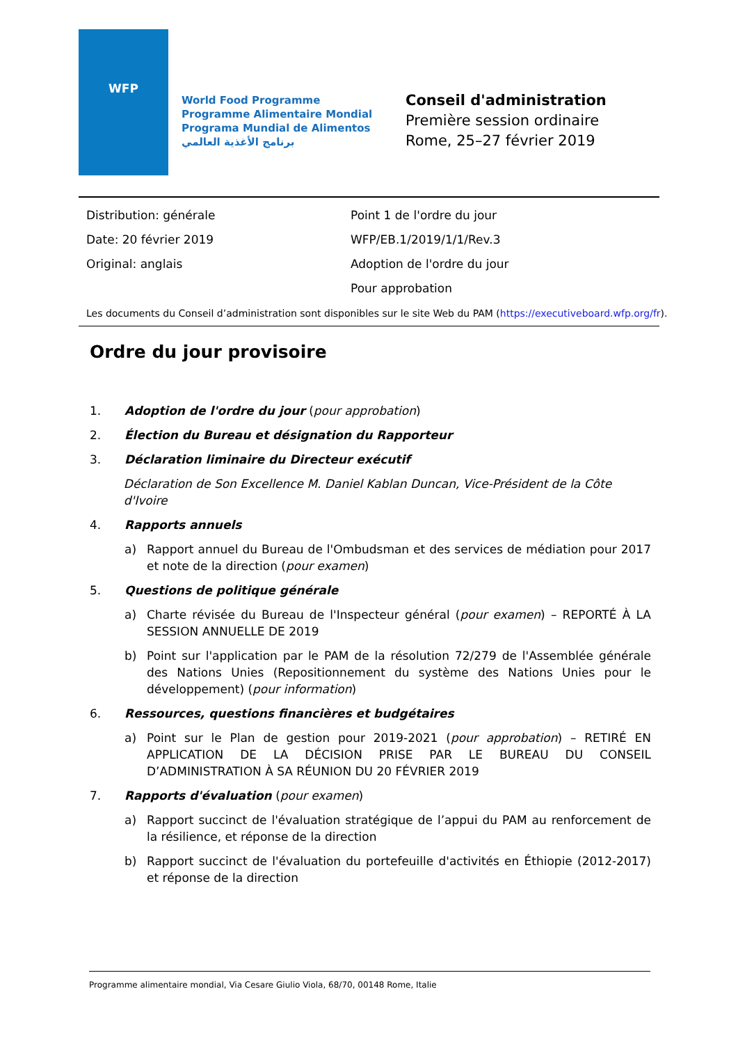WFP
World Food Programme
Programme Alimentaire Mondial
Programa Mundial de Alimentos
برنامج الأغذية العالمي
Conseil d'administration
Première session ordinaire
Rome, 25–27 février 2019
Distribution: générale
Date: 20 février 2019
Original: anglais
Point 1 de l'ordre du jour
WFP/EB.1/2019/1/1/Rev.3
Adoption de l'ordre du jour
Pour approbation
Les documents du Conseil d’administration sont disponibles sur le site Web du PAM (https://executiveboard.wfp.org/fr).
Ordre du jour provisoire
1. Adoption de l'ordre du jour (pour approbation)
2. Élection du Bureau et désignation du Rapporteur
3. Déclaration liminaire du Directeur exécutif
Déclaration de Son Excellence M. Daniel Kablan Duncan, Vice-Président de la Côte d'Ivoire
4. Rapports annuels
a) Rapport annuel du Bureau de l'Ombudsman et des services de médiation pour 2017 et note de la direction (pour examen)
5. Questions de politique générale
a) Charte révisée du Bureau de l'Inspecteur général (pour examen) – REPORTÉ À LA SESSION ANNUELLE DE 2019
b) Point sur l'application par le PAM de la résolution 72/279 de l'Assemblée générale des Nations Unies (Repositionnement du système des Nations Unies pour le développement) (pour information)
6. Ressources, questions financières et budgétaires
a) Point sur le Plan de gestion pour 2019-2021 (pour approbation) – RETIRÉ EN APPLICATION DE LA DÉCISION PRISE PAR LE BUREAU DU CONSEIL D’ADMINISTRATION À SA RÉUNION DU 20 FÉVRIER 2019
7. Rapports d'évaluation (pour examen)
a) Rapport succinct de l'évaluation stratégique de l’appui du PAM au renforcement de la résilience, et réponse de la direction
b) Rapport succinct de l'évaluation du portefeuille d'activités en Éthiopie (2012-2017) et réponse de la direction
Programme alimentaire mondial, Via Cesare Giulio Viola, 68/70, 00148 Rome, Italie